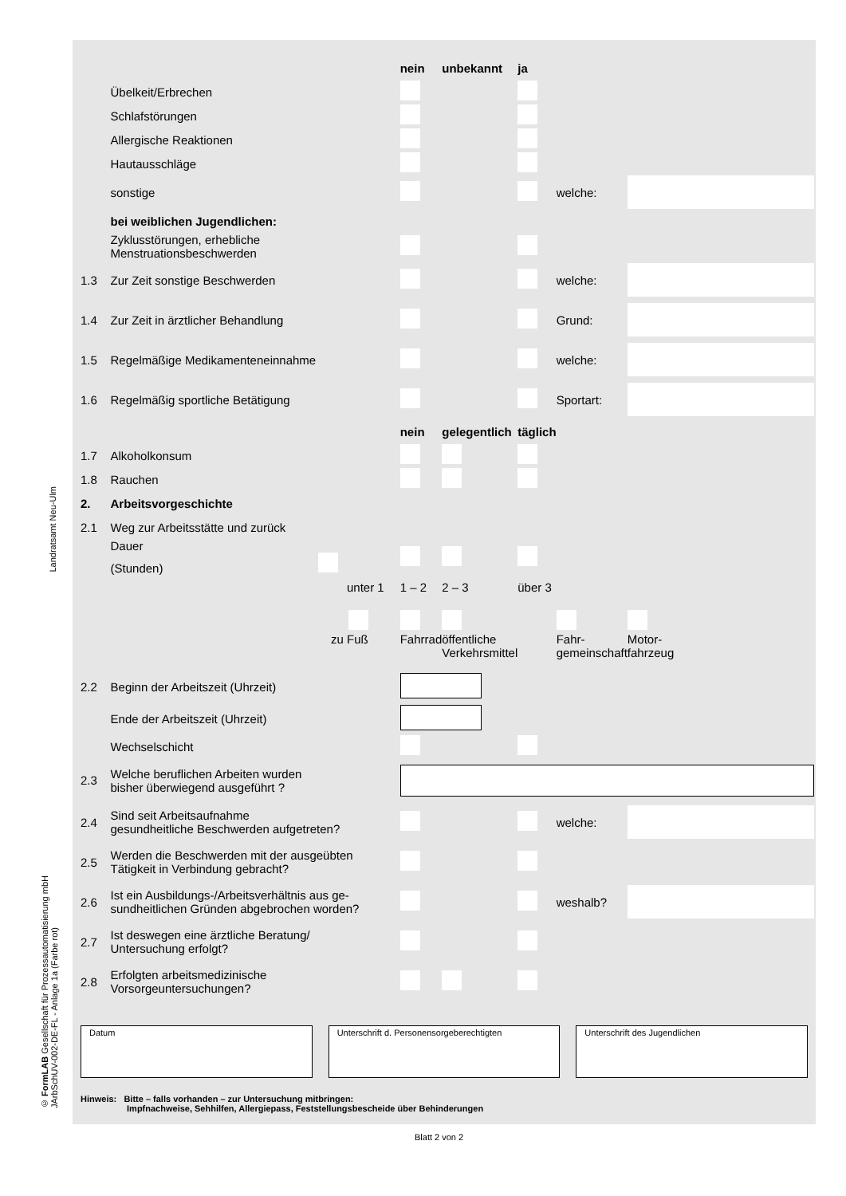Landratsamt Neu-Ulm
© FormLAB Gesellschaft für Prozessautomatisierung mbH JArbSchUV-002-DE-FL - Anlage 1a (Farbe rot)
| | | nein | unbekannt | ja | | |
| | Übelkeit/Erbrechen | | | | | |
| | Schlafstörungen | | | | | |
| | Allergische Reaktionen | | | | | |
| | Hautausschläge | | | | | |
| | sonstige | | | | welche: | |
| | bei weiblichen Jugendlichen: | | | | | |
| | Zyklusstörungen, erhebliche Menstruationsbeschwerden | | | | | |
| 1.3 | Zur Zeit sonstige Beschwerden | | | | welche: | |
| 1.4 | Zur Zeit in ärztlicher Behandlung | | | | Grund: | |
| 1.5 | Regelmäßige Medikamenteneinnahme | | | | welche: | |
| 1.6 | Regelmäßig sportliche Betätigung | | | | Sportart: | |
| | | nein | gelegentlich | täglich | | |
| 1.7 | Alkoholkonsum | | | | | |
| 1.8 | Rauchen | | | | | |
| 2. | Arbeitsvorgeschichte | | | | | |
| 2.1 | Weg zur Arbeitsstätte und zurück | | | | | |
| | Dauer (Stunden) | | | | | |
| | unter 1 | 1 – 2 | 2 – 3 | über 3 | | |
| | zu Fuß | Fahrrad | öffentliche Verkehrsmittel | | Fahr- gemeinschaft | Motor- fahrzeug |
| 2.2 | Beginn der Arbeitszeit (Uhrzeit) | | | | | |
| | Ende der Arbeitszeit (Uhrzeit) | | | | | |
| | Wechselschicht | | | | | |
| 2.3 | Welche beruflichen Arbeiten wurden bisher überwiegend ausgeführt ? | | | | | |
| 2.4 | Sind seit Arbeitsaufnahme gesundheitliche Beschwerden aufgetreten? | | | | welche: | |
| 2.5 | Werden die Beschwerden mit der ausgeübten Tätigkeit in Verbindung gebracht? | | | | | |
| 2.6 | Ist ein Ausbildungs-/Arbeitsverhältnis aus ge- sundheitlichen Gründen abgebrochen worden? | | | | weshalb? | |
| 2.7 | Ist deswegen eine ärztliche Beratung/ Untersuchung erfolgt? | | | | | |
| 2.8 | Erfolgten arbeitsmedizinische Vorsorgeuntersuchungen? | | | | | |
Datum Unterschrift d. Personensorgeberechtigten
Unterschrift des Jugendlichen
Hinweis: Bitte – falls vorhanden – zur Untersuchung mitbringen:
Impfnachweise, Sehhilfen, Allergiepass, Feststellungsbescheide über Behinderungen
Blatt 2 von 2